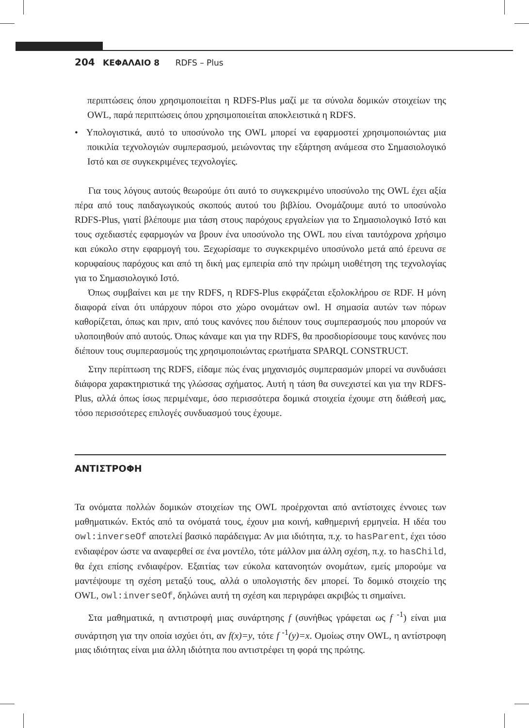204 ΚΕΦΑΛΑΙΟ 8 RDFS – Plus
περιπτώσεις όπου χρησιμοποιείται η RDFS-Plus μαζί με τα σύνολα δομικών στοιχείων της OWL, παρά περιπτώσεις όπου χρησιμοποιείται αποκλειστικά η RDFS.
• Υπολογιστικά, αυτό το υποσύνολο της OWL μπορεί να εφαρμοστεί χρησιμοποιώντας μια ποικιλία τεχνολογιών συμπερασμού, μειώνοντας την εξάρτηση ανάμεσα στο Σημασιολογικό Ιστό και σε συγκεκριμένες τεχνολογίες.
Για τους λόγους αυτούς θεωρούμε ότι αυτό το συγκεκριμένο υποσύνολο της OWL έχει αξία πέρα από τους παιδαγωγικούς σκοπούς αυτού του βιβλίου. Ονομάζουμε αυτό το υποσύνολο RDFS-Plus, γιατί βλέπουμε μια τάση στους παρόχους εργαλείων για το Σημασιολογικό Ιστό και τους σχεδιαστές εφαρμογών να βρουν ένα υποσύνολο της OWL που είναι ταυτόχρονα χρήσιμο και εύκολο στην εφαρμογή του. Ξεχωρίσαμε το συγκεκριμένο υποσύνολο μετά από έρευνα σε κορυφαίους παρόχους και από τη δική μας εμπειρία από την πρώιμη υιοθέτηση της τεχνολογίας για το Σημασιολογικό Ιστό.
Όπως συμβαίνει και με την RDFS, η RDFS-Plus εκφράζεται εξολοκλήρου σε RDF. Η μόνη διαφορά είναι ότι υπάρχουν πόροι στο χώρο ονομάτων owl. Η σημασία αυτών των πόρων καθορίζεται, όπως και πριν, από τους κανόνες που διέπουν τους συμπερασμούς που μπορούν να υλοποιηθούν από αυτούς. Όπως κάναμε και για την RDFS, θα προσδιορίσουμε τους κανόνες που διέπουν τους συμπερασμούς της χρησιμοποιώντας ερωτήματα SPARQL CONSTRUCT.
Στην περίπτωση της RDFS, είδαμε πώς ένας μηχανισμός συμπερασμών μπορεί να συνδυάσει διάφορα χαρακτηριστικά της γλώσσας σχήματος. Αυτή η τάση θα συνεχιστεί και για την RDFS-Plus, αλλά όπως ίσως περιμέναμε, όσο περισσότερα δομικά στοιχεία έχουμε στη διάθεσή μας, τόσο περισσότερες επιλογές συνδυασμού τους έχουμε.
ΑΝΤΙΣΤΡΟΦΗ
Τα ονόματα πολλών δομικών στοιχείων της OWL προέρχονται από αντίστοιχες έννοιες των μαθηματικών. Εκτός από τα ονόματά τους, έχουν μια κοινή, καθημερινή ερμηνεία. Η ιδέα του owl:inverseOf αποτελεί βασικό παράδειγμα: Αν μια ιδιότητα, π.χ. το hasParent, έχει τόσο ενδιαφέρον ώστε να αναφερθεί σε ένα μοντέλο, τότε μάλλον μια άλλη σχέση, π.χ. το hasChild, θα έχει επίσης ενδιαφέρον. Εξαιτίας των εύκολα κατανοητών ονομάτων, εμείς μπορούμε να μαντέψουμε τη σχέση μεταξύ τους, αλλά ο υπολογιστής δεν μπορεί. Το δομικό στοιχείο της OWL, owl:inverseOf, δηλώνει αυτή τη σχέση και περιγράφει ακριβώς τι σημαίνει.
Στα μαθηματικά, η αντιστροφή μιας συνάρτησης f (συνήθως γράφεται ως f <sup>-1</sup>) είναι μια συνάρτηση για την οποία ισχύει ότι, αν f(x)=y, τότε f <sup>-1</sup>(y)=x. Ομοίως στην OWL, η αντίστροφη μιας ιδιότητας είναι μια άλλη ιδιότητα που αντιστρέφει τη φορά της πρώτης.